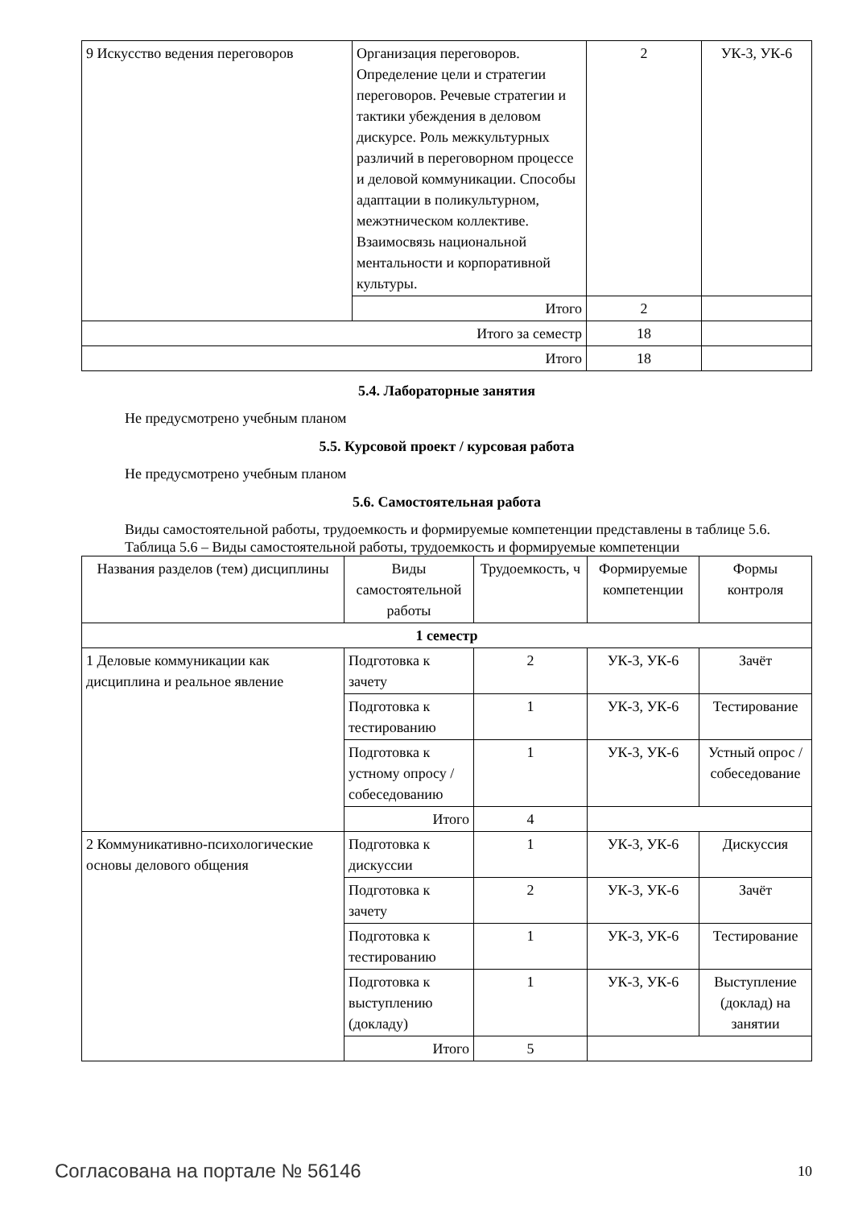| 9 Искусство ведения переговоров | Организация переговоров. Определение цели и стратегии переговоров. Речевые стратегии и тактики убеждения в деловом дискурсе. Роль межкультурных различий в переговорном процессе и деловой коммуникации. Способы адаптации в поликультурном, межэтническом коллективе. Взаимосвязь национальной ментальности и корпоративной культуры. | 2 | УК-3, УК-6 |
| | Итого | 2 | |
| Итого за семестр | | 18 | |
| Итого | | 18 | |
5.4. Лабораторные занятия
Не предусмотрено учебным планом
5.5. Курсовой проект / курсовая работа
Не предусмотрено учебным планом
5.6. Самостоятельная работа
Виды самостоятельной работы, трудоемкость и формируемые компетенции представлены в таблице 5.6.
Таблица 5.6 – Виды самостоятельной работы, трудоемкость и формируемые компетенции
| Названия разделов (тем) дисциплины | Виды самостоятельной работы | Трудоемкость, ч | Формируемые компетенции | Формы контроля |
| --- | --- | --- | --- | --- |
| 1 семестр | | | | |
| 1 Деловые коммуникации как дисциплина и реальное явление | Подготовка к зачету | 2 | УК-3, УК-6 | Зачёт |
| | Подготовка к тестированию | 1 | УК-3, УК-6 | Тестирование |
| | Подготовка к устному опросу / собеседованию | 1 | УК-3, УК-6 | Устный опрос / собеседование |
| | Итого | 4 | | |
| 2 Коммуникативно-психологические основы делового общения | Подготовка к дискуссии | 1 | УК-3, УК-6 | Дискуссия |
| | Подготовка к зачету | 2 | УК-3, УК-6 | Зачёт |
| | Подготовка к тестированию | 1 | УК-3, УК-6 | Тестирование |
| | Подготовка к выступлению (докладу) | 1 | УК-3, УК-6 | Выступление (доклад) на занятии |
| | Итого | 5 | | |
Согласована на портале № 56146 10